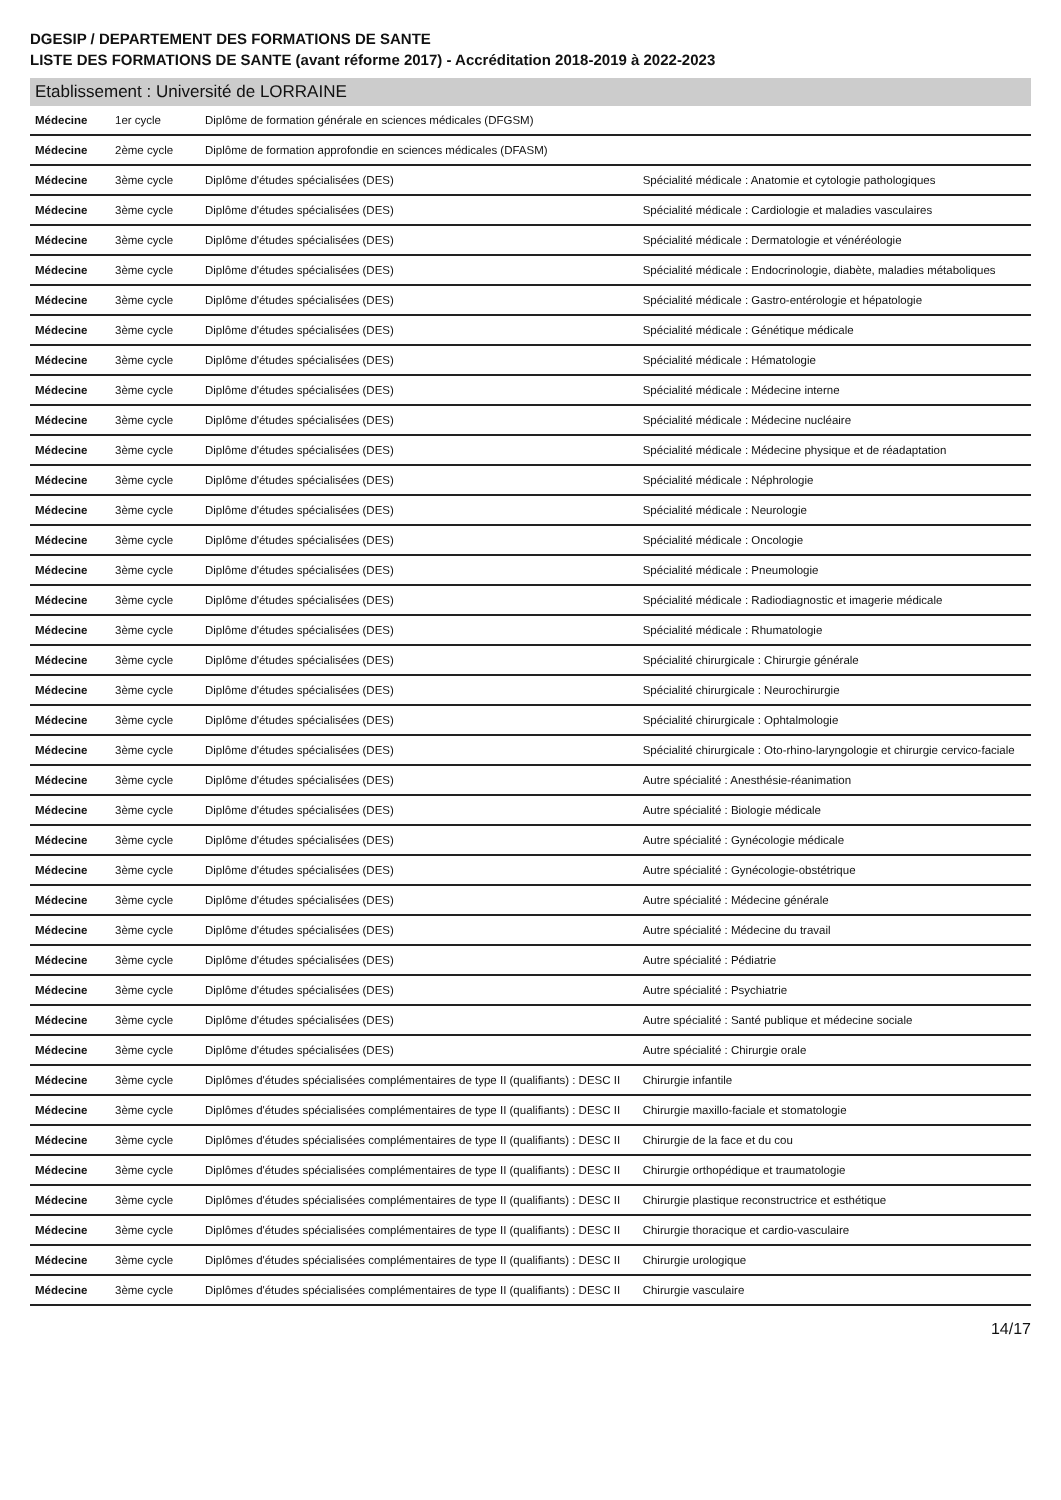DGESIP / DEPARTEMENT DES FORMATIONS DE SANTE
LISTE DES FORMATIONS DE SANTE (avant réforme 2017) - Accréditation 2018-2019 à 2022-2023
| Etablissement : Université de LORRAINE | | | |
| --- | --- | --- | --- |
| Médecine | 1er cycle | Diplôme de formation générale en sciences médicales (DFGSM) | |
| Médecine | 2ème cycle | Diplôme de formation approfondie en sciences médicales (DFASM) | |
| Médecine | 3ème cycle | Diplôme d'études spécialisées (DES) | Spécialité médicale : Anatomie et cytologie pathologiques |
| Médecine | 3ème cycle | Diplôme d'études spécialisées (DES) | Spécialité médicale : Cardiologie et maladies vasculaires |
| Médecine | 3ème cycle | Diplôme d'études spécialisées (DES) | Spécialité médicale : Dermatologie et vénéréologie |
| Médecine | 3ème cycle | Diplôme d'études spécialisées (DES) | Spécialité médicale : Endocrinologie, diabète, maladies métaboliques |
| Médecine | 3ème cycle | Diplôme d'études spécialisées (DES) | Spécialité médicale : Gastro-entérologie et hépatologie |
| Médecine | 3ème cycle | Diplôme d'études spécialisées (DES) | Spécialité médicale : Génétique médicale |
| Médecine | 3ème cycle | Diplôme d'études spécialisées (DES) | Spécialité médicale : Hématologie |
| Médecine | 3ème cycle | Diplôme d'études spécialisées (DES) | Spécialité médicale : Médecine interne |
| Médecine | 3ème cycle | Diplôme d'études spécialisées (DES) | Spécialité médicale : Médecine nucléaire |
| Médecine | 3ème cycle | Diplôme d'études spécialisées (DES) | Spécialité médicale : Médecine physique et de réadaptation |
| Médecine | 3ème cycle | Diplôme d'études spécialisées (DES) | Spécialité médicale : Néphrologie |
| Médecine | 3ème cycle | Diplôme d'études spécialisées (DES) | Spécialité médicale : Neurologie |
| Médecine | 3ème cycle | Diplôme d'études spécialisées (DES) | Spécialité médicale : Oncologie |
| Médecine | 3ème cycle | Diplôme d'études spécialisées (DES) | Spécialité médicale : Pneumologie |
| Médecine | 3ème cycle | Diplôme d'études spécialisées (DES) | Spécialité médicale : Radiodiagnostic et imagerie médicale |
| Médecine | 3ème cycle | Diplôme d'études spécialisées (DES) | Spécialité médicale : Rhumatologie |
| Médecine | 3ème cycle | Diplôme d'études spécialisées (DES) | Spécialité chirurgicale : Chirurgie générale |
| Médecine | 3ème cycle | Diplôme d'études spécialisées (DES) | Spécialité chirurgicale : Neurochirurgie |
| Médecine | 3ème cycle | Diplôme d'études spécialisées (DES) | Spécialité chirurgicale : Ophtalmologie |
| Médecine | 3ème cycle | Diplôme d'études spécialisées (DES) | Spécialité chirurgicale : Oto-rhino-laryngologie et chirurgie cervico-faciale |
| Médecine | 3ème cycle | Diplôme d'études spécialisées (DES) | Autre spécialité : Anesthésie-réanimation |
| Médecine | 3ème cycle | Diplôme d'études spécialisées (DES) | Autre spécialité : Biologie médicale |
| Médecine | 3ème cycle | Diplôme d'études spécialisées (DES) | Autre spécialité : Gynécologie médicale |
| Médecine | 3ème cycle | Diplôme d'études spécialisées (DES) | Autre spécialité : Gynécologie-obstétrique |
| Médecine | 3ème cycle | Diplôme d'études spécialisées (DES) | Autre spécialité : Médecine générale |
| Médecine | 3ème cycle | Diplôme d'études spécialisées (DES) | Autre spécialité : Médecine du travail |
| Médecine | 3ème cycle | Diplôme d'études spécialisées (DES) | Autre spécialité : Pédiatrie |
| Médecine | 3ème cycle | Diplôme d'études spécialisées (DES) | Autre spécialité : Psychiatrie |
| Médecine | 3ème cycle | Diplôme d'études spécialisées (DES) | Autre spécialité : Santé publique et médecine sociale |
| Médecine | 3ème cycle | Diplôme d'études spécialisées (DES) | Autre spécialité : Chirurgie orale |
| Médecine | 3ème cycle | Diplômes d'études spécialisées complémentaires de type II (qualifiants) : DESC II | Chirurgie infantile |
| Médecine | 3ème cycle | Diplômes d'études spécialisées complémentaires de type II (qualifiants) : DESC II | Chirurgie maxillo-faciale et stomatologie |
| Médecine | 3ème cycle | Diplômes d'études spécialisées complémentaires de type II (qualifiants) : DESC II | Chirurgie de la face et du cou |
| Médecine | 3ème cycle | Diplômes d'études spécialisées complémentaires de type II (qualifiants) : DESC II | Chirurgie orthopédique et traumatologie |
| Médecine | 3ème cycle | Diplômes d'études spécialisées complémentaires de type II (qualifiants) : DESC II | Chirurgie plastique reconstructrice et esthétique |
| Médecine | 3ème cycle | Diplômes d'études spécialisées complémentaires de type II (qualifiants) : DESC II | Chirurgie thoracique et cardio-vasculaire |
| Médecine | 3ème cycle | Diplômes d'études spécialisées complémentaires de type II (qualifiants) : DESC II | Chirurgie urologique |
| Médecine | 3ème cycle | Diplômes d'études spécialisées complémentaires de type II (qualifiants) : DESC II | Chirurgie vasculaire |
14/17